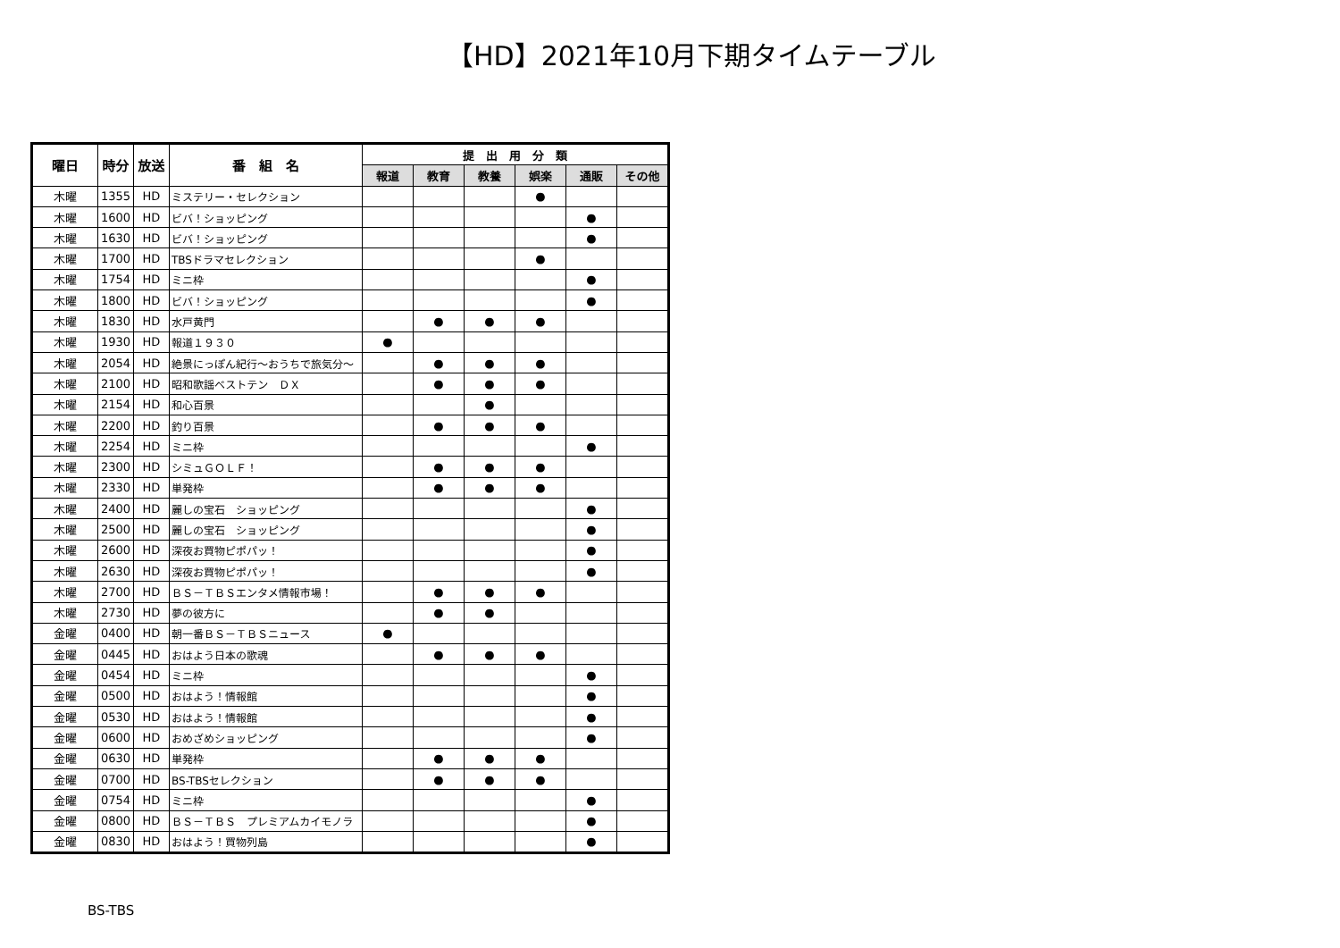【HD】2021年10月下期タイムテーブル
| 曜日 | 時分 | 放送 | 番 組 名 | 提 出 用 分 類 | | | | | |
| --- | --- | --- | --- | --- | --- | --- | --- | --- | --- |
| | | | | 報道 | 教育 | 教養 | 娯楽 | 通販 | その他 |
| 木曜 | 1355 | HD | ミステリー・セレクション | | | | ● | | |
| 木曜 | 1600 | HD | ビバ！ショッピング | | | | | ● | |
| 木曜 | 1630 | HD | ビバ！ショッピング | | | | | ● | |
| 木曜 | 1700 | HD | TBSドラマセレクション | | | | ● | | |
| 木曜 | 1754 | HD | ミニ枠 | | | | | ● | |
| 木曜 | 1800 | HD | ビバ！ショッピング | | | | | ● | |
| 木曜 | 1830 | HD | 水戸黄門 | | ● | ● | ● | | |
| 木曜 | 1930 | HD | 報道１９３０ | ● | | | | | |
| 木曜 | 2054 | HD | 絶景にっぽん紀行～おうちで旅気分～ | | ● | ● | ● | | |
| 木曜 | 2100 | HD | 昭和歌謡ベストテン ＤＸ | | ● | ● | ● | | |
| 木曜 | 2154 | HD | 和心百景 | | | ● | | | |
| 木曜 | 2200 | HD | 釣り百景 | | ● | ● | ● | | |
| 木曜 | 2254 | HD | ミニ枠 | | | | | ● | |
| 木曜 | 2300 | HD | シミュＧＯＬＦ！ | | ● | ● | ● | | |
| 木曜 | 2330 | HD | 単発枠 | | ● | ● | ● | | |
| 木曜 | 2400 | HD | 麗しの宝石 ショッピング | | | | | ● | |
| 木曜 | 2500 | HD | 麗しの宝石 ショッピング | | | | | ● | |
| 木曜 | 2600 | HD | 深夜お買物ピポパッ！ | | | | | ● | |
| 木曜 | 2630 | HD | 深夜お買物ピポパッ！ | | | | | ● | |
| 木曜 | 2700 | HD | ＢＳ－ＴＢＳエンタメ情報市場！ | | ● | ● | ● | | |
| 木曜 | 2730 | HD | 夢の彼方に | | ● | ● | | | |
| 金曜 | 0400 | HD | 朝一番ＢＳ－ＴＢＳニュース | ● | | | | | |
| 金曜 | 0445 | HD | おはよう日本の歌魂 | | ● | ● | ● | | |
| 金曜 | 0454 | HD | ミニ枠 | | | | | ● | |
| 金曜 | 0500 | HD | おはよう！情報館 | | | | | ● | |
| 金曜 | 0530 | HD | おはよう！情報館 | | | | | ● | |
| 金曜 | 0600 | HD | おめざめショッピング | | | | | ● | |
| 金曜 | 0630 | HD | 単発枠 | | ● | ● | ● | | |
| 金曜 | 0700 | HD | BS-TBSセレクション | | ● | ● | ● | | |
| 金曜 | 0754 | HD | ミニ枠 | | | | | ● | |
| 金曜 | 0800 | HD | ＢＳ－ＴＢＳ プレミアムカイモノラ | | | | | ● | |
| 金曜 | 0830 | HD | おはよう！買物列島 | | | | | ● | |
BS-TBS